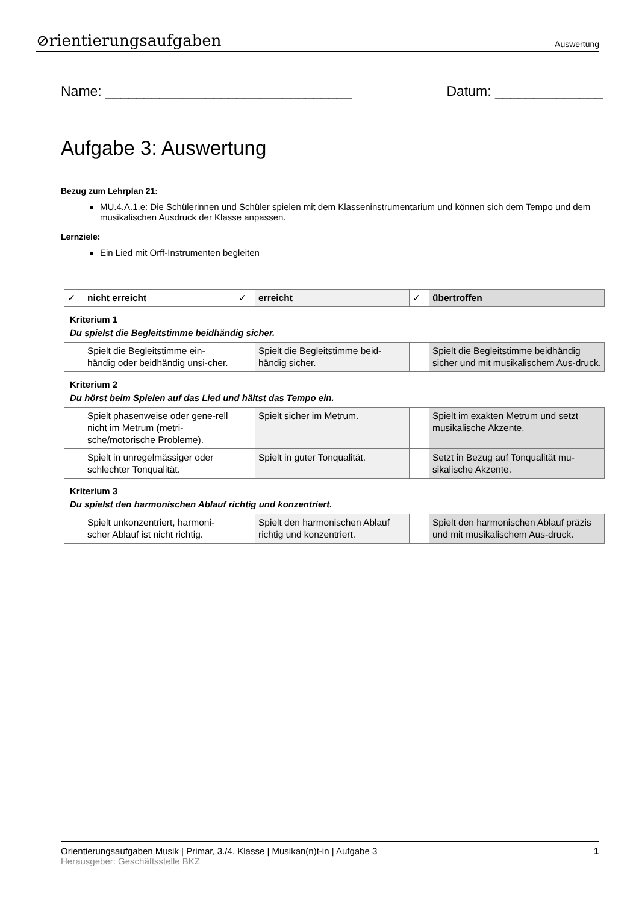⊘rientierungsaufgaben Auswertung
Name: ________________________________ Datum: ______________
Aufgabe 3: Auswertung
Bezug zum Lehrplan 21:
MU.4.A.1.e: Die Schülerinnen und Schüler spielen mit dem Klasseninstrumentarium und können sich dem Tempo und dem musikalischen Ausdruck der Klasse anpassen.
Lernziele:
Ein Lied mit Orff-Instrumenten begleiten
| ✓ | nicht erreicht | ✓ | erreicht | ✓ | übertroffen |
Kriterium 1
Du spielst die Begleitstimme beidhändig sicher.
| | Spielt die Begleitstimme ein-händig oder beidhändig unsi-cher. | | Spielt die Begleitstimme beid-händig sicher. | | Spielt die Begleitstimme beidhändig sicher und mit musikalischem Aus-druck. |
Kriterium 2
Du hörst beim Spielen auf das Lied und hältst das Tempo ein.
| | Spielt phasenweise oder gene-rell nicht im Metrum (metri-sche/motorische Probleme). | | Spielt sicher im Metrum. | | Spielt im exakten Metrum und setzt musikalische Akzente. |
| | Spielt in unregelmässiger oder schlechter Tonqualität. | | Spielt in guter Tonqualität. | | Setzt in Bezug auf Tonqualität mu-sikalische Akzente. |
Kriterium 3
Du spielst den harmonischen Ablauf richtig und konzentriert.
| | Spielt unkonzentriert, harmoni-scher Ablauf ist nicht richtig. | | Spielt den harmonischen Ablauf richtig und konzentriert. | | Spielt den harmonischen Ablauf präzis und mit musikalischem Aus-druck. |
Orientierungsaufgaben Musik | Primar, 3./4. Klasse | Musikan(n)t-in | Aufgabe 3 1
Herausgeber: Geschäftsstelle BKZ